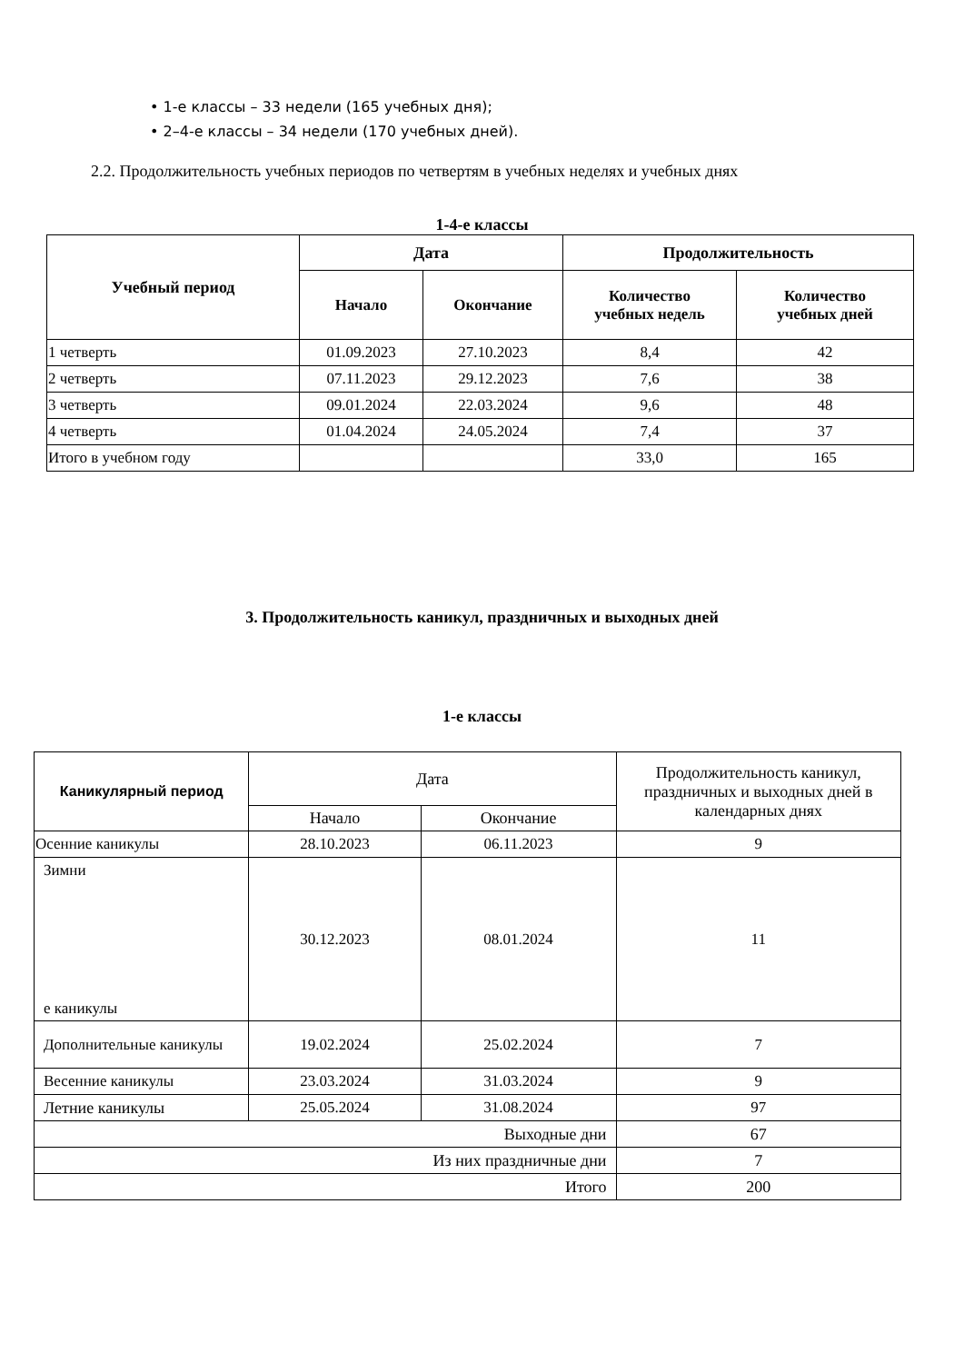• 1-е классы – 33 недели (165 учебных дня);
• 2–4-е классы – 34 недели (170 учебных дней).
2.2. Продолжительность учебных периодов по четвертям в учебных неделях и учебных днях
1-4-е классы
| Учебный период | Дата | | Продолжительность | |
| --- | --- | --- | --- | --- |
| | Начало | Окончание | Количество учебных недель | Количество учебных дней |
| 1 четверть | 01.09.2023 | 27.10.2023 | 8,4 | 42 |
| 2 четверть | 07.11.2023 | 29.12.2023 | 7,6 | 38 |
| 3 четверть | 09.01.2024 | 22.03.2024 | 9,6 | 48 |
| 4 четверть | 01.04.2024 | 24.05.2024 | 7,4 | 37 |
| Итого в учебном году | | | 33,0 | 165 |
3. Продолжительность каникул, праздничных и выходных дней
1-е классы
| Каникулярный период | Дата | | Продолжительность каникул, праздничных и выходных дней в календарных днях |
| | Начало | Окончание | |
| Осенние каникулы | 28.10.2023 | 06.11.2023 | 9 |
| Зимни е каникулы | 30.12.2023 | 08.01.2024 | 11 |
| Дополнительные каникулы | 19.02.2024 | 25.02.2024 | 7 |
| Весенние каникулы | 23.03.2024 | 31.03.2024 | 9 |
| Летние каникулы | 25.05.2024 | 31.08.2024 | 97 |
| Выходные дни | | | 67 |
| Из них праздничные дни | | | 7 |
| Итого | | | 200 |